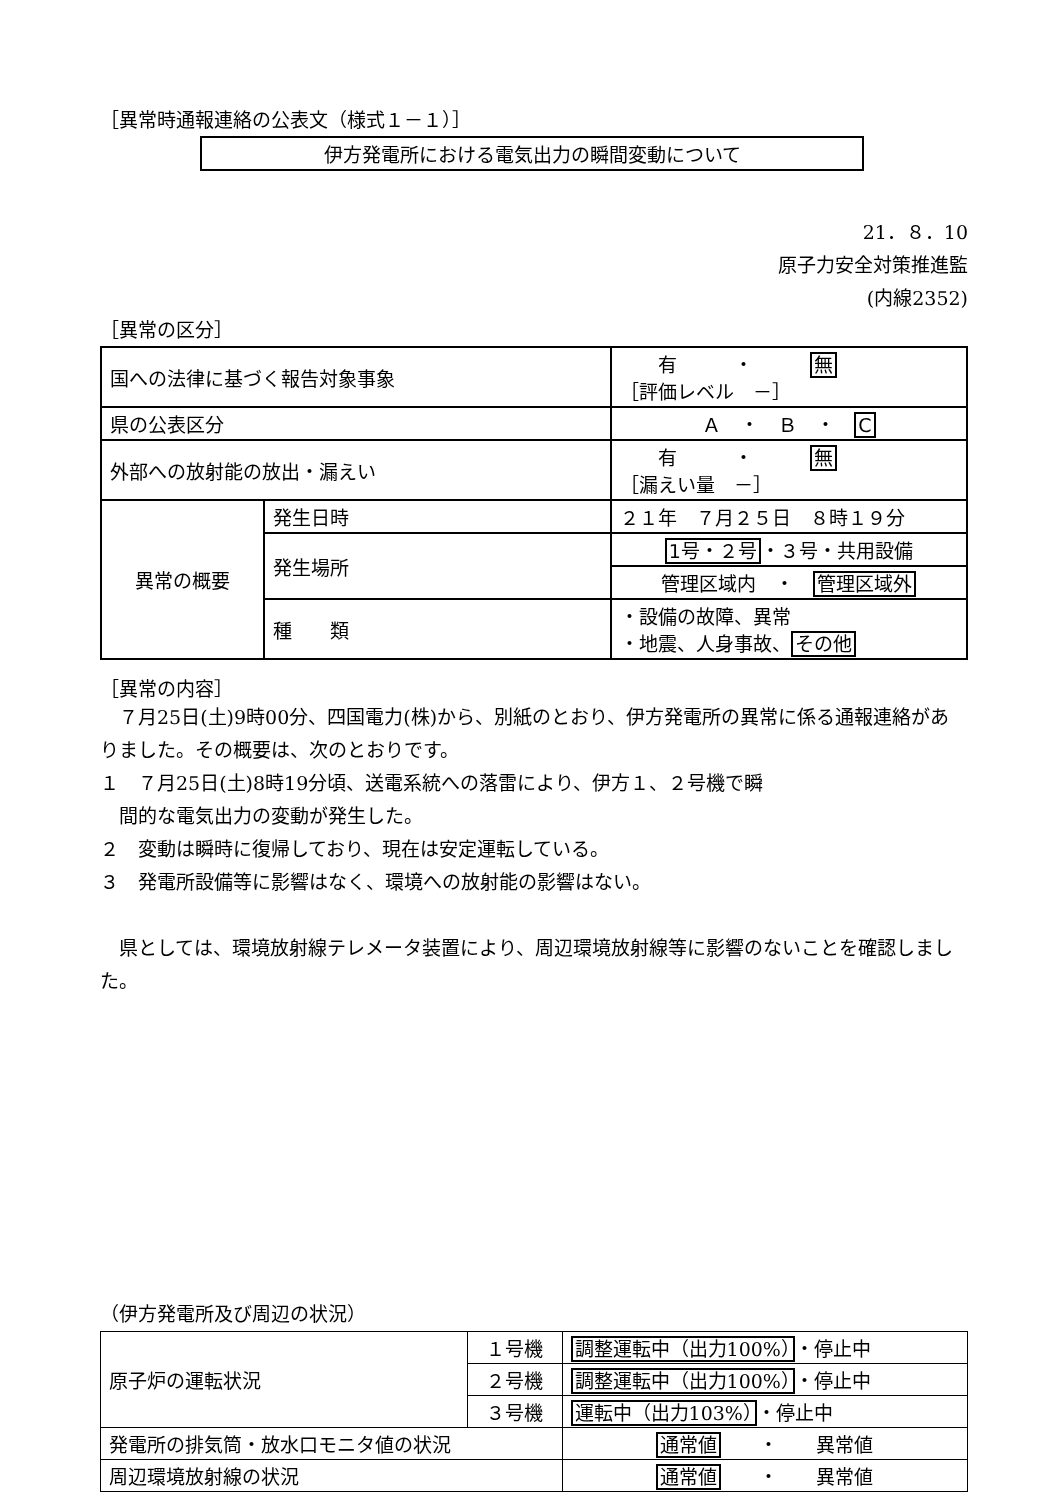［異常時通報連絡の公表文（様式１－１）］
伊方発電所における電気出力の瞬間変動について
21．８．10
原子力安全対策推進監
(内線2352)
［異常の区分］
| 国への法律に基づく報告対象事象 | | 有 ・ 無 ［評価レベル －］ |
| 県の公表区分 | | Ａ ・ Ｂ ・ C |
| 外部への放射能の放出・漏えい | | 有 ・ 無 ［漏えい量 －］ |
| 異常の概要 | 発生日時 | ２１年 ７月２５日 ８時１９分 |
| | 発生場所 | 1号・２号 ・３号・共用設備 |
| | | 管理区域内 ・ 管理区域外 |
| | 種 類 | ・設備の故障、異常 ・地震、人身事故、 その他 |
［異常の内容］
　７月25日(土)9時00分、四国電力(株)から、別紙のとおり、伊方発電所の異常に係る通報連絡がありました。その概要は、次のとおりです。
１　７月25日(土)8時19分頃、送電系統への落雷により、伊方１、２号機で瞬
　間的な電気出力の変動が発生した。
２　変動は瞬時に復帰しており、現在は安定運転している。
３　発電所設備等に影響はなく、環境への放射能の影響はない。
　県としては、環境放射線テレメータ装置により、周辺環境放射線等に影響のないことを確認しました。
（伊方発電所及び周辺の状況）
| 原子炉の運転状況 | １号機 | 調整運転中（出力100%） ・停止中 |
| | ２号機 | 調整運転中（出力100%） ・停止中 |
| | ３号機 | 運転中（出力103%） ・停止中 |
| 発電所の排気筒・放水口モニタ値の状況 | | 通常値 ・ 異常値 |
| 周辺環境放射線の状況 | | 通常値 ・ 異常値 |